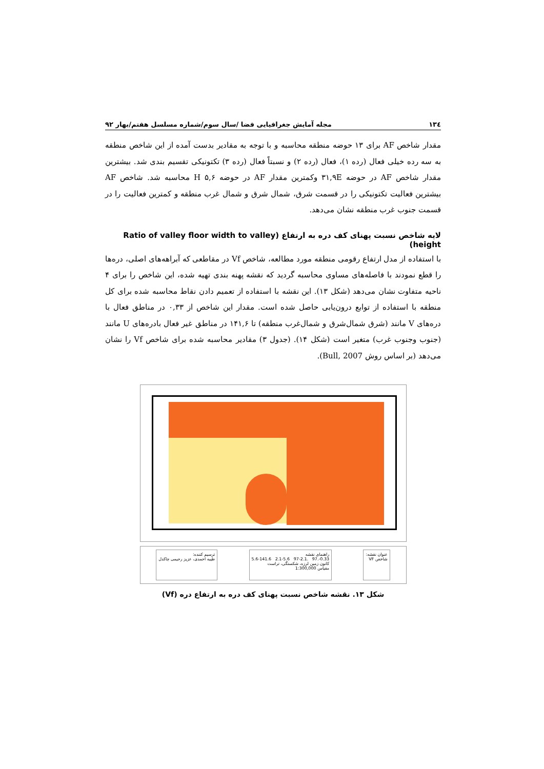۱۳٤ مجله آمایش جغرافیایی فضا /سال سوم/شماره مسلسل هفتم/بهار ۹۲
مقدار شاخص AF برای ۱۳ حوضه منطقه محاسبه و با توجه به مقادیر بدست آمده از این شاخص منطقه به سه رده خیلی فعال (رده ۱)، فعال (رده ۲) و نسبتاً فعال (رده ۳) تکتونیکی تقسیم بندی شد. بیشترین مقدار شاخص AF در حوضه ۳۱,۹E وکمترین مقدار AF در حوضه H ۵,۶ محاسبه شد. شاخص AF بیشترین فعالیت تکتونیکی را در قسمت شرق، شمال شرق و شمال غرب منطقه و کمترین فعالیت را در قسمت جنوب غرب منطقه نشان می‌دهد.
لایه شاخص نسبت پهنای کف دره به ارتفاع (Ratio of valley floor width to valley height)
با استفاده از مدل ارتفاع رقومی منطقه مورد مطالعه، شاخص Vf در مقاطعی که آبراهه‌های اصلی، دره‌ها را قطع نمودند با فاصله‌های مساوی محاسبه گردید که نقشه پهنه بندی تهیه شده، این شاخص را برای ۴ ناحیه متفاوت نشان می‌دهد (شکل ۱۳). این نقشه با استفاده از تعمیم دادن نقاط محاسبه شده برای کل منطقه با استفاده از توابع درون‌یابی حاصل شده است. مقدار این شاخص از ۰,۳۳ در مناطق فعال با دره‌های V مانند (شرق شمال‌شرق و شمال‌غرب منطقه) تا ۱۴۱,۶ در مناطق غیر فعال بادره‌های U مانند (جنوب وجنوب غرب) متغیر است (شکل ۱۴). (جدول ۳) مقادیر محاسبه شده برای شاخص Vf را نشان می‌دهد (بر اساس روش Bull, 2007).
عنوان نقشه:
شاخص VF
راهنمای نقشه
0.33-.97 .97-2.1 2.1-5.6 5.6-141.6
کانون زمین لرزه، شکستگی، تراست
مقیاس 1:300,000
ترسیم کننده:
طیبه احمدی، عزیز رحیمی چاکدل
شکل ۱۳. نقشه شاخص نسبت پهنای کف دره به ارتفاع دره (Vf)